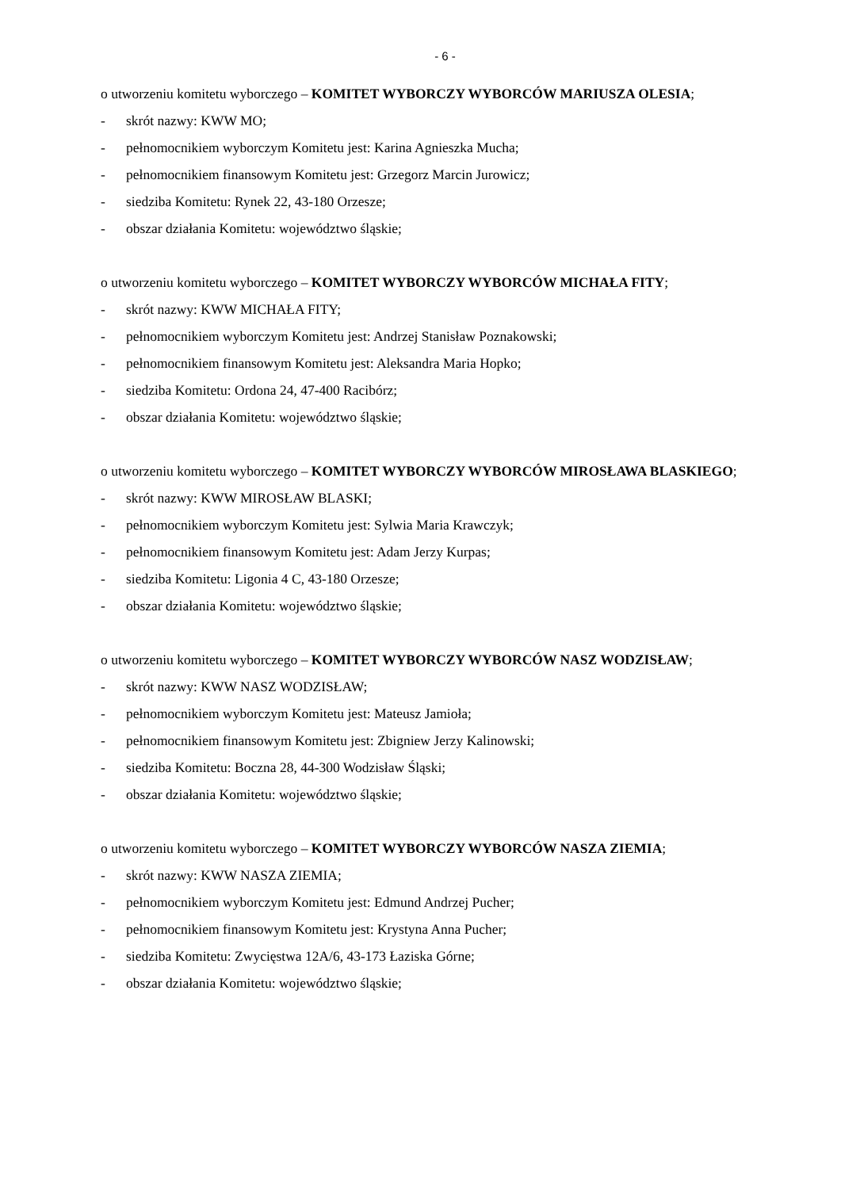- 6 -
o utworzeniu komitetu wyborczego – KOMITET WYBORCZY WYBORCÓW MARIUSZA OLESIA;
- skrót nazwy: KWW MO;
- pełnomocnikiem wyborczym Komitetu jest: Karina Agnieszka Mucha;
- pełnomocnikiem finansowym Komitetu jest: Grzegorz Marcin Jurowicz;
- siedziba Komitetu: Rynek 22, 43-180 Orzesze;
- obszar działania Komitetu: województwo śląskie;
o utworzeniu komitetu wyborczego – KOMITET WYBORCZY WYBORCÓW MICHAŁA FITY;
- skrót nazwy: KWW MICHAŁA FITY;
- pełnomocnikiem wyborczym Komitetu jest: Andrzej Stanisław Poznakowski;
- pełnomocnikiem finansowym Komitetu jest: Aleksandra Maria Hopko;
- siedziba Komitetu: Ordona 24, 47-400 Racibórz;
- obszar działania Komitetu: województwo śląskie;
o utworzeniu komitetu wyborczego – KOMITET WYBORCZY WYBORCÓW MIROSŁAWA BLASKIEGO;
- skrót nazwy: KWW MIROSŁAW BLASKI;
- pełnomocnikiem wyborczym Komitetu jest: Sylwia Maria Krawczyk;
- pełnomocnikiem finansowym Komitetu jest: Adam Jerzy Kurpas;
- siedziba Komitetu: Ligonia 4 C, 43-180 Orzesze;
- obszar działania Komitetu: województwo śląskie;
o utworzeniu komitetu wyborczego – KOMITET WYBORCZY WYBORCÓW NASZ WODZISŁAW;
- skrót nazwy: KWW NASZ WODZISŁAW;
- pełnomocnikiem wyborczym Komitetu jest: Mateusz Jamioła;
- pełnomocnikiem finansowym Komitetu jest: Zbigniew Jerzy Kalinowski;
- siedziba Komitetu: Boczna 28, 44-300 Wodzisław Śląski;
- obszar działania Komitetu: województwo śląskie;
o utworzeniu komitetu wyborczego – KOMITET WYBORCZY WYBORCÓW NASZA ZIEMIA;
- skrót nazwy: KWW NASZA ZIEMIA;
- pełnomocnikiem wyborczym Komitetu jest: Edmund Andrzej Pucher;
- pełnomocnikiem finansowym Komitetu jest: Krystyna Anna Pucher;
- siedziba Komitetu: Zwycięstwa 12A/6, 43-173 Łaziska Górne;
- obszar działania Komitetu: województwo śląskie;